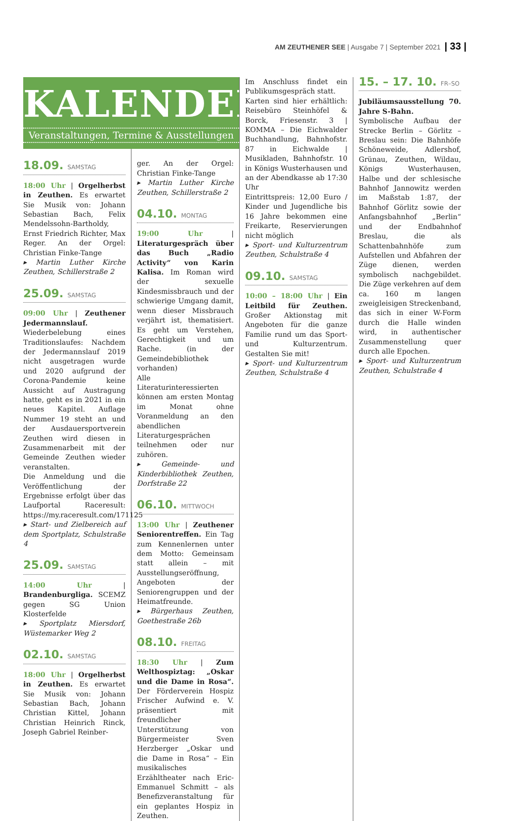AM ZEUTHENER SEE | Ausgabe 7 | September 2021 | 33 |
KALENDER
Veranstaltungen, Termine & Ausstellungen
18.09. SAMSTAG
18:00 Uhr | Orgelherbst in Zeuthen. Es erwartet Sie Musik von: Johann Sebastian Bach, Felix Mendelssohn-Bartholdy, Ernst Friedrich Richter, Max Reger. An der Orgel: Christian Finke-Tange
▸ Martin Luther Kirche Zeuthen, Schillerstraße 2
25.09. SAMSTAG
09:00 Uhr | Zeuthener Jedermannslauf. Wiederbelebung eines Traditionslaufes: Nachdem der Jedermannslauf 2019 nicht ausgetragen wurde und 2020 aufgrund der Corona-Pandemie keine Aussicht auf Austragung hatte, geht es in 2021 in ein neues Kapitel. Auflage Nummer 19 steht an und der Ausdauersportverein Zeuthen wird diesen in Zusammenarbeit mit der Gemeinde Zeuthen wieder veranstalten.
Die Anmeldung und die Veröffentlichung der Ergebnisse erfolgt über das Laufportal Raceresult: https://my.raceresult.com/171125
▸ Start- und Zielbereich auf dem Sportplatz, Schulstraße 4
25.09. SAMSTAG
14:00 Uhr | Brandenburgliga. SCEMZ gegen SG Union Klosterfelde
▸ Sportplatz Miersdorf, Wüstemarker Weg 2
02.10. SAMSTAG
18:00 Uhr | Orgelherbst in Zeuthen. Es erwartet Sie Musik von: Johann Sebastian Bach, Johann Christian Kittel, Johann Christian Heinrich Rinck, Joseph Gabriel Reinber-
ger. An der Orgel: Christian Finke-Tange
▸ Martin Luther Kirche Zeuthen, Schillerstraße 2
04.10. MONTAG
19:00 Uhr | Literaturgespräch über das Buch „Radio Activity“ von Karin Kalisa. Im Roman wird der sexuelle Kindesmissbrauch und der schwierige Umgang damit, wenn dieser Missbrauch verjährt ist, thematisiert. Es geht um Verstehen, Gerechtigkeit und um Rache. (in der Gemeindebibliothek vorhanden)
Alle Literaturinteressierten können am ersten Montag im Monat ohne Voranmeldung an den abendlichen Literaturgesprächen teilnehmen oder nur zuhören.
▸ Gemeinde- und Kinderbibliothek Zeuthen, Dorfstraße 22
06.10. MITTWOCH
13:00 Uhr | Zeuthener Seniorentreffen. Ein Tag zum Kennenlernen unter dem Motto: Gemeinsam statt allein – mit Ausstellungseröffnung, Angeboten der Seniorengruppen und der Heimatfreunde.
▸ Bürgerhaus Zeuthen, Goethestraße 26b
08.10. FREITAG
18:30 Uhr | Zum Welthospiztag: „Oskar und die Dame in Rosa“. Der Förderverein Hospiz Frischer Aufwind e. V. präsentiert mit freundlicher Unterstützung von Bürgermeister Sven Herzberger „Oskar und die Dame in Rosa“ – Ein musikalisches Erzähltheater nach Eric-Emmanuel Schmitt – als Benefizveranstaltung für ein geplantes Hospiz in Zeuthen.
Im Anschluss findet ein Publikumsgespräch statt.
Karten sind hier erhältlich: Reisebüro Steinhöfel & Borck, Friesenstr. 3 | KOMMA – Die Eichwalder Buchhandlung, Bahnhofstr. 87 in Eichwalde | Musikladen, Bahnhofstr. 10 in Königs Wusterhausen und an der Abendkasse ab 17:30 Uhr
Eintrittspreis: 12,00 Euro / Kinder und Jugendliche bis 16 Jahre bekommen eine Freikarte, Reservierungen nicht möglich
▸ Sport- und Kulturzentrum Zeuthen, Schulstraße 4
09.10. SAMSTAG
10:00 – 18:00 Uhr | Ein Leitbild für Zeuthen. Großer Aktionstag mit Angeboten für die ganze Familie rund um das Sport- und Kulturzentrum. Gestalten Sie mit!
▸ Sport- und Kulturzentrum Zeuthen, Schulstraße 4
15. – 17. 10. FR–SO
Jubiläumsausstellung 70. Jahre S-Bahn.
Symbolische Aufbau der Strecke Berlin – Görlitz – Breslau sein: Die Bahnhöfe Schöneweide, Adlershof, Grünau, Zeuthen, Wildau, Königs Wusterhausen, Halbe und der schlesische Bahnhof Jannowitz werden im Maßstab 1:87, der Bahnhof Görlitz sowie der Anfangsbahnhof „Berlin“ und der Endbahnhof Breslau, die als Schattenbahnhöfe zum Aufstellen und Abfahren der Züge dienen, werden symbolisch nachgebildet. Die Züge verkehren auf dem ca. 160 m langen zweigleisigen Streckenband, das sich in einer W-Form durch die Halle winden wird, in authentischer Zusammenstellung quer durch alle Epochen.
▸ Sport- und Kulturzentrum Zeuthen, Schulstraße 4